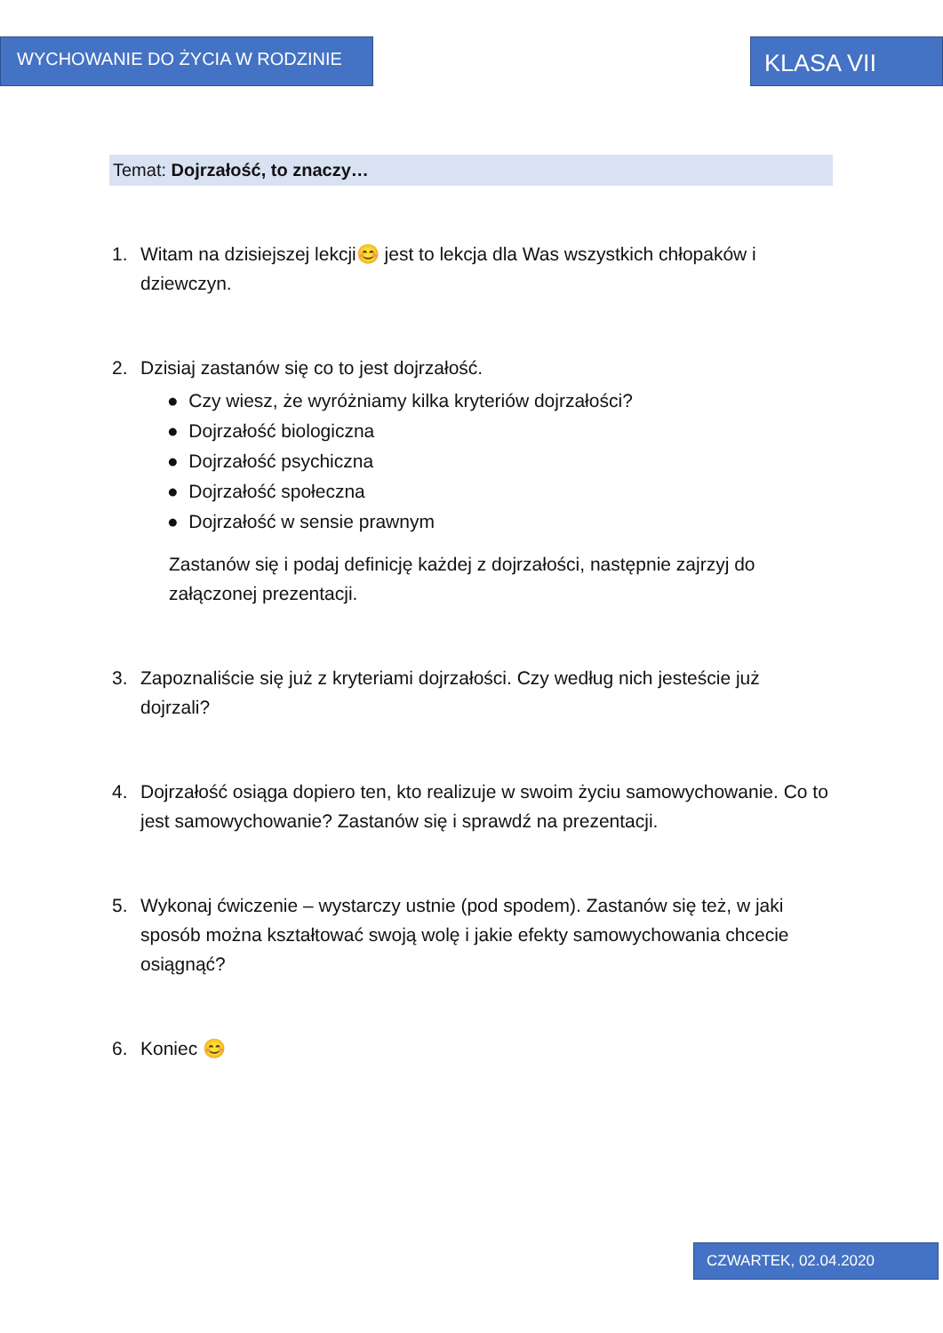WYCHOWANIE DO ŻYCIA W RODZINIE
KLASA VII
Temat: Dojrzałość, to znaczy…
1. Witam na dzisiejszej lekcji😊 jest to lekcja dla Was wszystkich chłopaków i dziewczyn.
2. Dzisiaj zastanów się co to jest dojrzałość.
● Czy wiesz, że wyróżniamy kilka kryteriów dojrzałości?
● Dojrzałość biologiczna
● Dojrzałość psychiczna
● Dojrzałość społeczna
● Dojrzałość w sensie prawnym
Zastanów się i podaj definicję każdej z dojrzałości, następnie zajrzyj do załączonej prezentacji.
3. Zapoznaliście się już z kryteriami dojrzałości. Czy według nich jesteście już dojrzali?
4. Dojrzałość osiąga dopiero ten, kto realizuje w swoim życiu samowychowanie. Co to jest samowychowanie? Zastanów się i sprawdź na prezentacji.
5. Wykonaj ćwiczenie – wystarczy ustnie (pod spodem). Zastanów się też, w jaki sposób można kształtować swoją wolę i jakie efekty samowychowania chcecie osiągnąć?
6. Koniec 😊
CZWARTEK, 02.04.2020